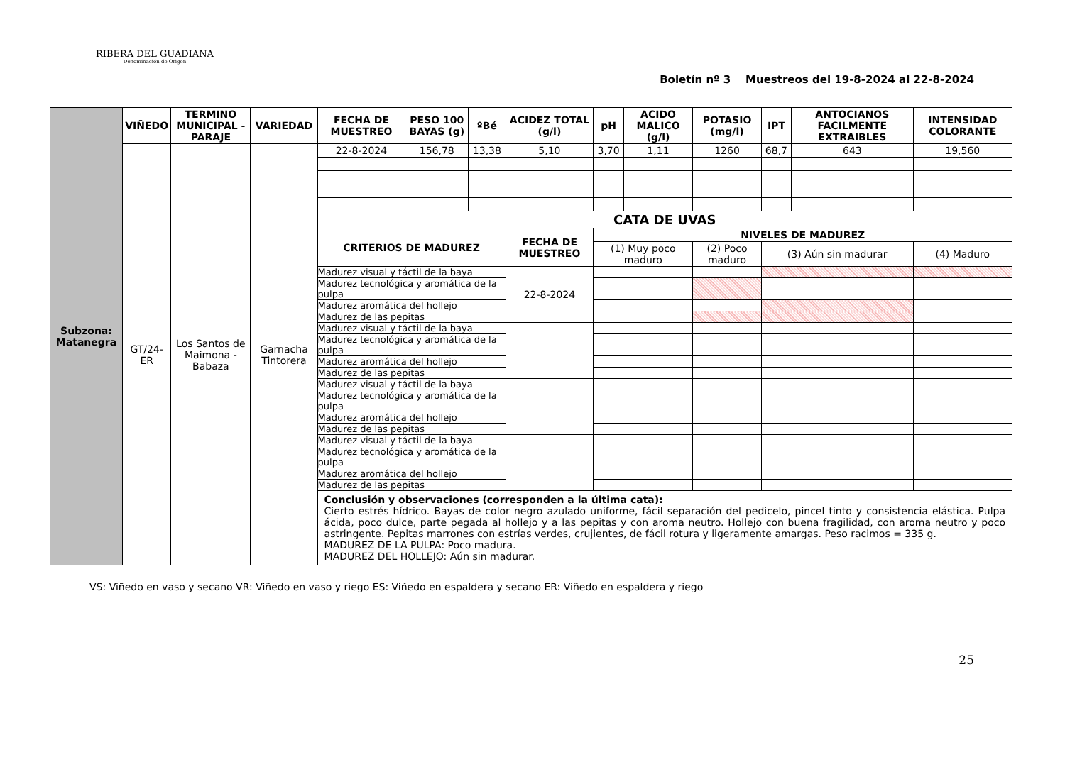RIBERA DEL GUADIANA
Denominación de Origen
Boletín nº 3 Muestreos del 19-8-2024 al 22-8-2024
| Subzona: Matanegra | VIÑEDO | TERMINO MUNICIPAL - PARAJE | VARIEDAD | FECHA DE MUESTREO | PESO 100 BAYAS (g) | ºBé | ACIDEZ TOTAL (g/l) | | pH | ACIDO MALICO (g/l) | POTASIO (mg/l) | IPT | ANTOCIANOS FACILMENTE EXTRAIBLES | INTENSIDAD COLORANTE |
| | GT/24-ER | Los Santos de Maimona - Babaza | Garnacha Tintorera | 22-8-2024 | 156,78 | 13,38 | 5,10 | | 3,70 | 1,11 | 1260 | 68,7 | 643 | 19,560 |
| | | | | CATA DE UVAS | | | | | | | | | | |
| | | | | CRITERIOS DE MADUREZ | | | | FECHA DE MUESTREO | NIVELES DE MADUREZ | | | | | |
| | | | | | | | | | (1) Muy poco maduro | | (2) Poco maduro | (3) Aún sin madurar | | (4) Maduro |
| | | | | Madurez visual y táctil de la baya | | | | 22-8-2024 | | | | | | |
| | | | | Madurez tecnológica y aromática de la pulpa | | | | | | | | | | |
| | | | | Madurez aromática del hollejo | | | | | | | | | | |
| | | | | Madurez de las pepitas | | | | | | | | | | |
| | | | | Madurez visual y táctil de la baya | | | | | | | | | | |
| | | | | Madurez tecnológica y aromática de la pulpa | | | | | | | | | | |
| | | | | Madurez aromática del hollejo | | | | | | | | | | |
| | | | | Madurez de las pepitas | | | | | | | | | | |
| | | | | Madurez visual y táctil de la baya | | | | | | | | | | |
| | | | | Madurez tecnológica y aromática de la pulpa | | | | | | | | | | |
| | | | | Madurez aromática del hollejo | | | | | | | | | | |
| | | | | Madurez de las pepitas | | | | | | | | | | |
| | | | | Madurez visual y táctil de la baya | | | | | | | | | | |
| | | | | Madurez tecnológica y aromática de la pulpa | | | | | | | | | | |
| | | | | Madurez aromática del hollejo | | | | | | | | | | |
| | | | | Madurez de las pepitas | | | | | | | | | | |
| | | | | Conclusión y observaciones (corresponden a la última cata) : Cierto estrés hídrico. Bayas de color negro azulado uniforme, fácil separación del pedicelo, pincel tinto y consistencia elástica. Pulpa ácida, poco dulce, parte pegada al hollejo y a las pepitas y con aroma neutro. Hollejo con buena fragilidad, con aroma neutro y poco astringente. Pepitas marrones con estrías verdes, crujientes, de fácil rotura y ligeramente amargas. Peso racimos = 335 g. MADUREZ DE LA PULPA: Poco madura. MADUREZ DEL HOLLEJO: Aún sin madurar. | | | | | | | | | | |
VS: Viñedo en vaso y secano VR: Viñedo en vaso y riego ES: Viñedo en espaldera y secano ER: Viñedo en espaldera y riego
25